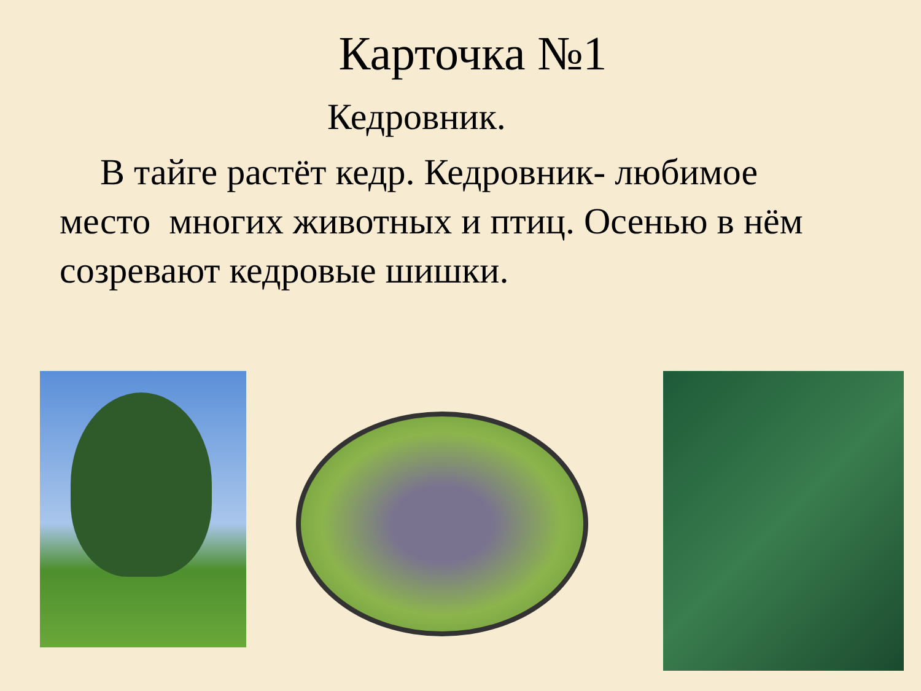Карточка №1
Кедровник.
В тайге растёт кедр. Кедровник- любимое место многих животных и птиц. Осенью в нём созревают кедровые шишки.